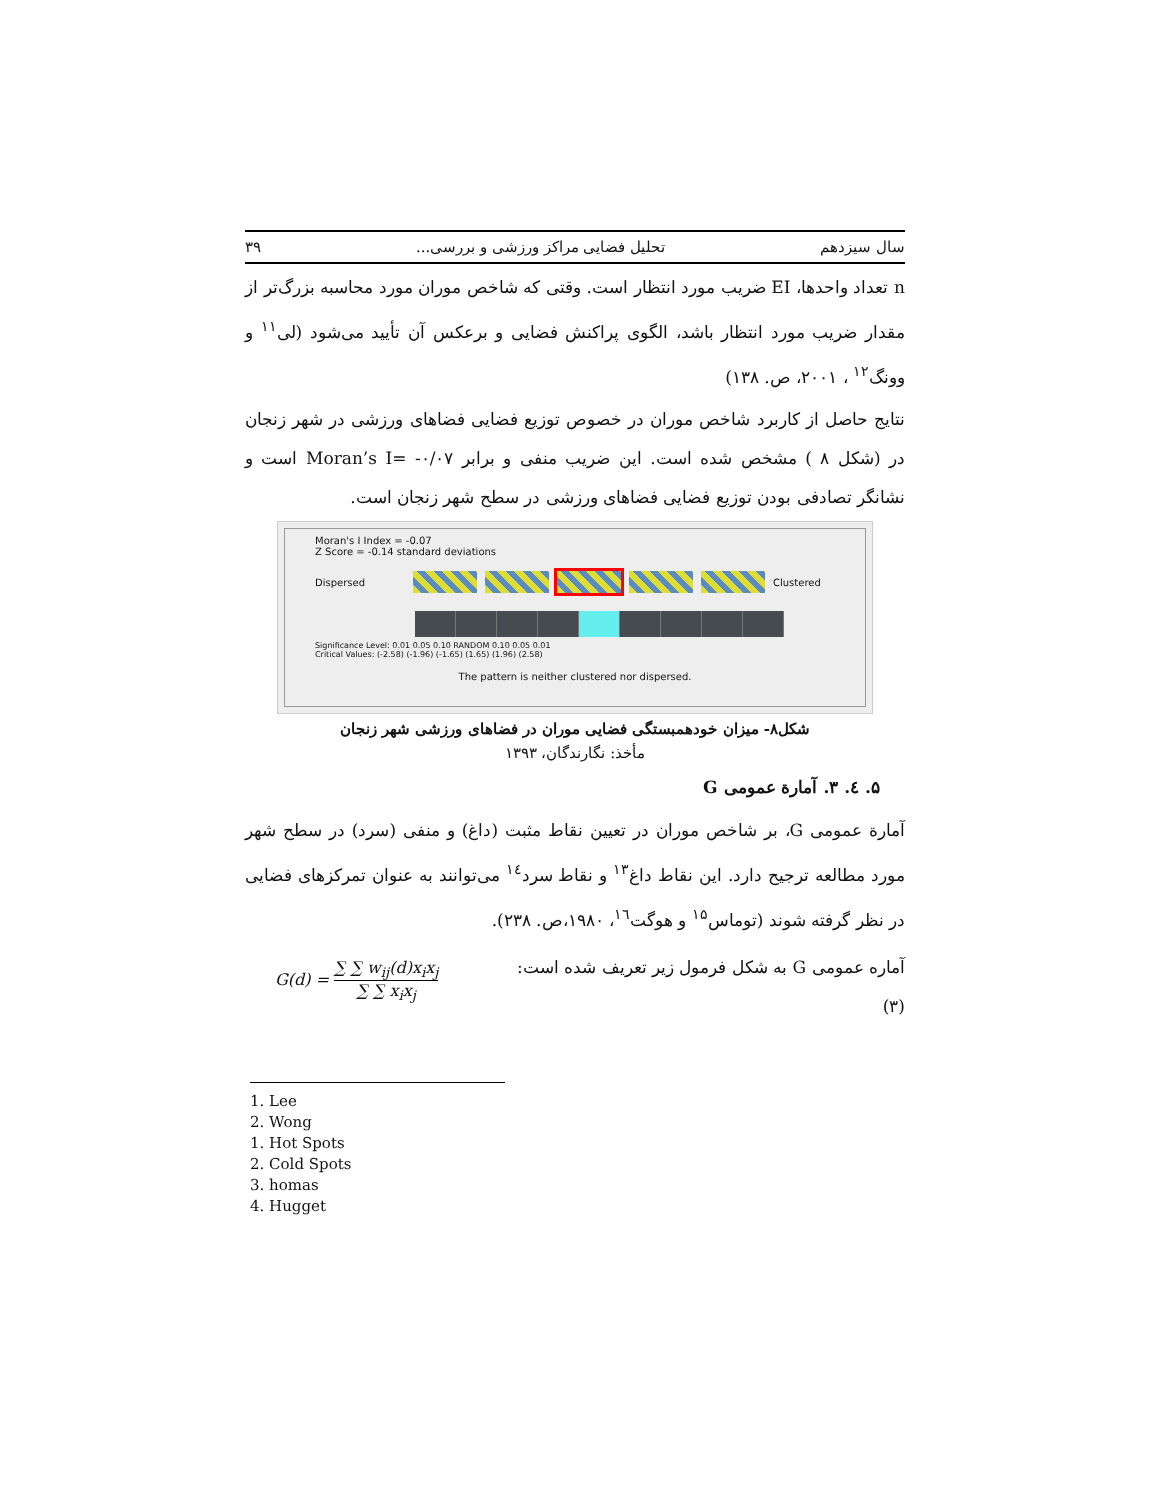سال سیزدهم تحلیل فضایی مراکز ورزشی و بررسی... ۳۹
n تعداد واحدها، EI ضریب مورد انتظار است. وقتی که شاخص موران مورد محاسبه بزرگ‌تر از مقدار ضریب مورد انتظار باشد، الگوی پراکنش فضایی و برعکس آن تأیید می‌شود (لی<sup>۱۱</sup> و وونگ<sup>۱۲</sup> ، ۲۰۰۱، ص. ۱۳۸)
نتایج حاصل از کاربرد شاخص موران در خصوص توزیع فضایی فضاهای ورزشی در شهر زنجان در (شکل ۸ ) مشخص شده است. این ضریب منفی و برابر Moran’s I= -۰/۰۷ است و نشانگر تصادفی بودن توزیع فضایی فضاهای ورزشی در سطح شهر زنجان است.
Moran's I Index = -0.07
Z Score = -0.14 standard deviations
Dispersed Clustered
Significance Level: 0.01 0.05 0.10 RANDOM 0.10 0.05 0.01
Critical Values: (-2.58) (-1.96) (-1.65) (1.65) (1.96) (2.58)
The pattern is neither clustered nor dispersed.
شکل۸- میزان خودهمبستگی فضایی موران در فضاهای ورزشی شهر زنجان
مأخذ: نگارندگان، ۱۳۹۳
۵. ٤. ۳. آمارة عمومی G
آمارة عمومی G، بر شاخص موران در تعیین نقاط مثبت (داغ) و منفی (سرد) در سطح شهر مورد مطالعه ترجیح دارد. این نقاط داغ<sup>۱۳</sup> و نقاط سرد<sup>۱٤</sup> می‌توانند به عنوان تمرکزهای فضایی در نظر گرفته شوند (توماس<sup>۱۵</sup> و هوگت<sup>۱٦</sup>، ۱۹۸۰،ص. ۲۳۸).
آماره عمومی G به شکل فرمول زیر تعریف شده است:
(۳)
G(d) = ∑ ∑ w<sub>ij</sub>(d)x<sub>i</sub>x<sub>j</sub> ∑ ∑ x<sub>i</sub>x<sub>j</sub>
1. Lee
2. Wong
1. Hot Spots
2. Cold Spots
3. homas
4. Hugget